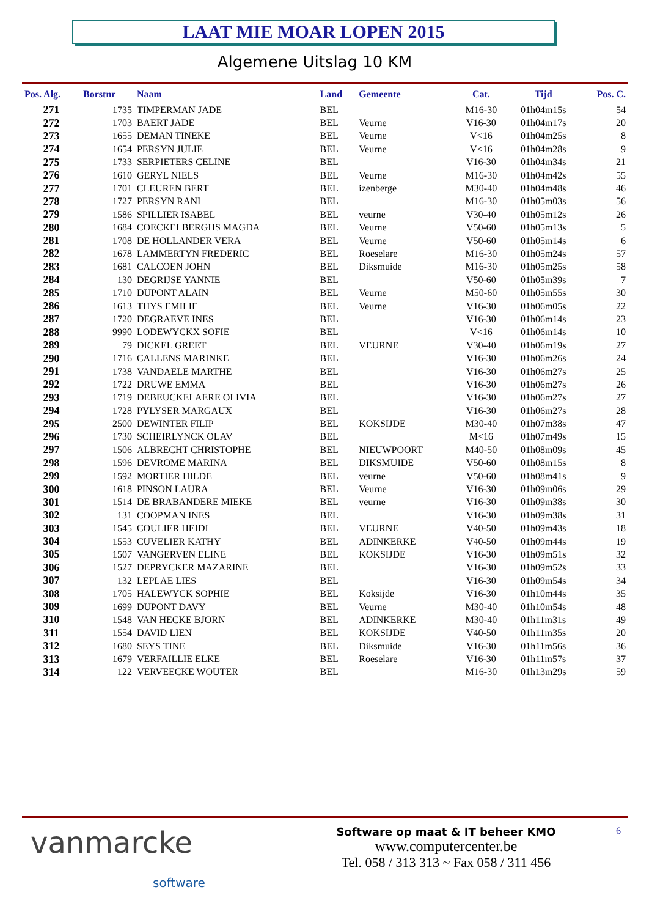LAAT MIE MOAR LOPEN 2015
Algemene Uitslag 10 KM
| Pos. Alg. | Borstnr | Naam | Land | Gemeente | Cat. | Tijd | Pos. C. |
| --- | --- | --- | --- | --- | --- | --- | --- |
| 271 | 1735 | TIMPERMAN JADE | BEL | | M16-30 | 01h04m15s | 54 |
| 272 | 1703 | BAERT JADE | BEL | Veurne | V16-30 | 01h04m17s | 20 |
| 273 | 1655 | DEMAN TINEKE | BEL | Veurne | V<16 | 01h04m25s | 8 |
| 274 | 1654 | PERSYN JULIE | BEL | Veurne | V<16 | 01h04m28s | 9 |
| 275 | 1733 | SERPIETERS CELINE | BEL | | V16-30 | 01h04m34s | 21 |
| 276 | 1610 | GERYL NIELS | BEL | Veurne | M16-30 | 01h04m42s | 55 |
| 277 | 1701 | CLEUREN BERT | BEL | izenberge | M30-40 | 01h04m48s | 46 |
| 278 | 1727 | PERSYN RANI | BEL | | M16-30 | 01h05m03s | 56 |
| 279 | 1586 | SPILLIER ISABEL | BEL | veurne | V30-40 | 01h05m12s | 26 |
| 280 | 1684 | COECKELBERGHS MAGDA | BEL | Veurne | V50-60 | 01h05m13s | 5 |
| 281 | 1708 | DE HOLLANDER VERA | BEL | Veurne | V50-60 | 01h05m14s | 6 |
| 282 | 1678 | LAMMERTYN FREDERIC | BEL | Roeselare | M16-30 | 01h05m24s | 57 |
| 283 | 1681 | CALCOEN JOHN | BEL | Diksmuide | M16-30 | 01h05m25s | 58 |
| 284 | 130 | DEGRIJSE YANNIE | BEL | | V50-60 | 01h05m39s | 7 |
| 285 | 1710 | DUPONT ALAIN | BEL | Veurne | M50-60 | 01h05m55s | 30 |
| 286 | 1613 | THYS EMILIE | BEL | Veurne | V16-30 | 01h06m05s | 22 |
| 287 | 1720 | DEGRAEVE INES | BEL | | V16-30 | 01h06m14s | 23 |
| 288 | 9990 | LODEWYCKX SOFIE | BEL | | V<16 | 01h06m14s | 10 |
| 289 | 79 | DICKEL GREET | BEL | VEURNE | V30-40 | 01h06m19s | 27 |
| 290 | 1716 | CALLENS MARINKE | BEL | | V16-30 | 01h06m26s | 24 |
| 291 | 1738 | VANDAELE MARTHE | BEL | | V16-30 | 01h06m27s | 25 |
| 292 | 1722 | DRUWE EMMA | BEL | | V16-30 | 01h06m27s | 26 |
| 293 | 1719 | DEBEUCKELAERE OLIVIA | BEL | | V16-30 | 01h06m27s | 27 |
| 294 | 1728 | PYLYSER MARGAUX | BEL | | V16-30 | 01h06m27s | 28 |
| 295 | 2500 | DEWINTER FILIP | BEL | KOKSIJDE | M30-40 | 01h07m38s | 47 |
| 296 | 1730 | SCHEIRLYNCK OLAV | BEL | | M<16 | 01h07m49s | 15 |
| 297 | 1506 | ALBRECHT CHRISTOPHE | BEL | NIEUWPOORT | M40-50 | 01h08m09s | 45 |
| 298 | 1596 | DEVROME MARINA | BEL | DIKSMUIDE | V50-60 | 01h08m15s | 8 |
| 299 | 1592 | MORTIER HILDE | BEL | veurne | V50-60 | 01h08m41s | 9 |
| 300 | 1618 | PINSON LAURA | BEL | Veurne | V16-30 | 01h09m06s | 29 |
| 301 | 1514 | DE BRABANDERE MIEKE | BEL | veurne | V16-30 | 01h09m38s | 30 |
| 302 | 131 | COOPMAN INES | BEL | | V16-30 | 01h09m38s | 31 |
| 303 | 1545 | COULIER HEIDI | BEL | VEURNE | V40-50 | 01h09m43s | 18 |
| 304 | 1553 | CUVELIER KATHY | BEL | ADINKERKE | V40-50 | 01h09m44s | 19 |
| 305 | 1507 | VANGERVEN ELINE | BEL | KOKSIJDE | V16-30 | 01h09m51s | 32 |
| 306 | 1527 | DEPRYCKER MAZARINE | BEL | | V16-30 | 01h09m52s | 33 |
| 307 | 132 | LEPLAE LIES | BEL | | V16-30 | 01h09m54s | 34 |
| 308 | 1705 | HALEWYCK SOPHIE | BEL | Koksijde | V16-30 | 01h10m44s | 35 |
| 309 | 1699 | DUPONT DAVY | BEL | Veurne | M30-40 | 01h10m54s | 48 |
| 310 | 1548 | VAN HECKE BJORN | BEL | ADINKERKE | M30-40 | 01h11m31s | 49 |
| 311 | 1554 | DAVID LIEN | BEL | KOKSIJDE | V40-50 | 01h11m35s | 20 |
| 312 | 1680 | SEYS TINE | BEL | Diksmuide | V16-30 | 01h11m56s | 36 |
| 313 | 1679 | VERFAILLIE ELKE | BEL | Roeselare | V16-30 | 01h11m57s | 37 |
| 314 | 122 | VERVEECKE WOUTER | BEL | | M16-30 | 01h13m29s | 59 |
vanmarcke
software
Software op maat & IT beheer KMO
www.computercenter.be
Tel. 058 / 313 313 ~ Fax 058 / 311 456
6